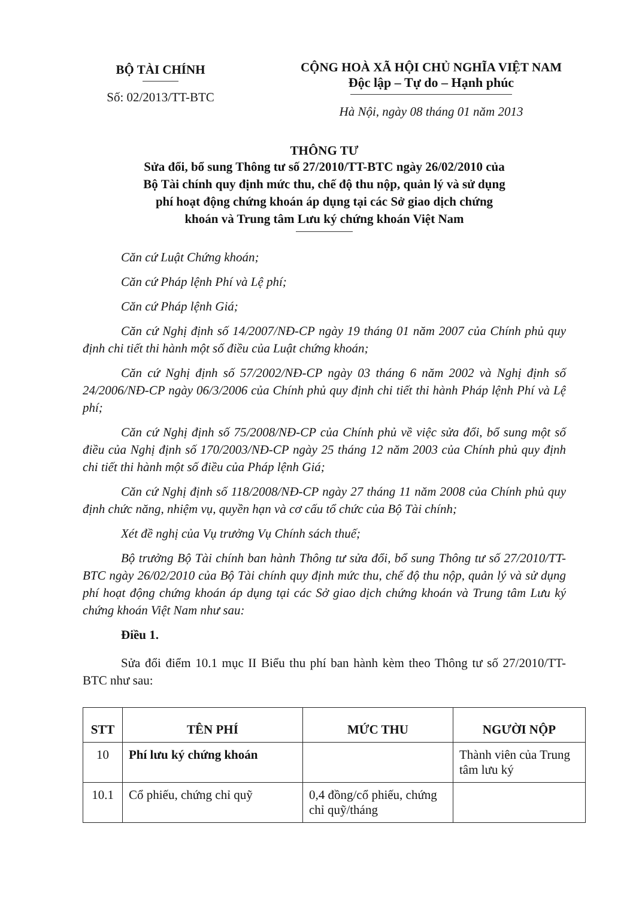BỘ TÀI CHÍNH
Số: 02/2013/TT-BTC
CỘNG HOÀ XÃ HỘI CHỦ NGHĨA VIỆT NAM
Độc lập – Tự do – Hạnh phúc
Hà Nội, ngày 08 tháng 01 năm 2013
THÔNG TƯ
Sửa đổi, bổ sung Thông tư số 27/2010/TT-BTC ngày 26/02/2010 của
Bộ Tài chính quy định mức thu, chế độ thu nộp, quản lý và sử dụng
phí hoạt động chứng khoán áp dụng tại các Sở giao dịch chứng
khoán và Trung tâm Lưu ký chứng khoán Việt Nam
Căn cứ Luật Chứng khoán;
Căn cứ Pháp lệnh Phí và Lệ phí;
Căn cứ Pháp lệnh Giá;
Căn cứ Nghị định số 14/2007/NĐ-CP ngày 19 tháng 01 năm 2007 của Chính phủ quy định chi tiết thi hành một số điều của Luật chứng khoán;
Căn cứ Nghị định số 57/2002/NĐ-CP ngày 03 tháng 6 năm 2002 và Nghị định số 24/2006/NĐ-CP ngày 06/3/2006 của Chính phủ quy định chi tiết thi hành Pháp lệnh Phí và Lệ phí;
Căn cứ Nghị định số 75/2008/NĐ-CP của Chính phủ về việc sửa đổi, bổ sung một số điều của Nghị định số 170/2003/NĐ-CP ngày 25 tháng 12 năm 2003 của Chính phủ quy định chi tiết thi hành một số điều của Pháp lệnh Giá;
Căn cứ Nghị định số 118/2008/NĐ-CP ngày 27 tháng 11 năm 2008 của Chính phủ quy định chức năng, nhiệm vụ, quyền hạn và cơ cấu tổ chức của Bộ Tài chính;
Xét đề nghị của Vụ trưởng Vụ Chính sách thuế;
Bộ trưởng Bộ Tài chính ban hành Thông tư sửa đổi, bổ sung Thông tư số 27/2010/TT-BTC ngày 26/02/2010 của Bộ Tài chính quy định mức thu, chế độ thu nộp, quản lý và sử dụng phí hoạt động chứng khoán áp dụng tại các Sở giao dịch chứng khoán và Trung tâm Lưu ký chứng khoán Việt Nam như sau:
Điều 1.
Sửa đổi điểm 10.1 mục II Biểu thu phí ban hành kèm theo Thông tư số 27/2010/TT-BTC như sau:
| STT | TÊN PHÍ | MỨC THU | NGƯỜI NỘP |
| --- | --- | --- | --- |
| 10 | Phí lưu ký chứng khoán | | Thành viên của Trung tâm lưu ký |
| 10.1 | Cổ phiếu, chứng chỉ quỹ | 0,4 đồng/cổ phiếu, chứng chỉ quỹ/tháng | |